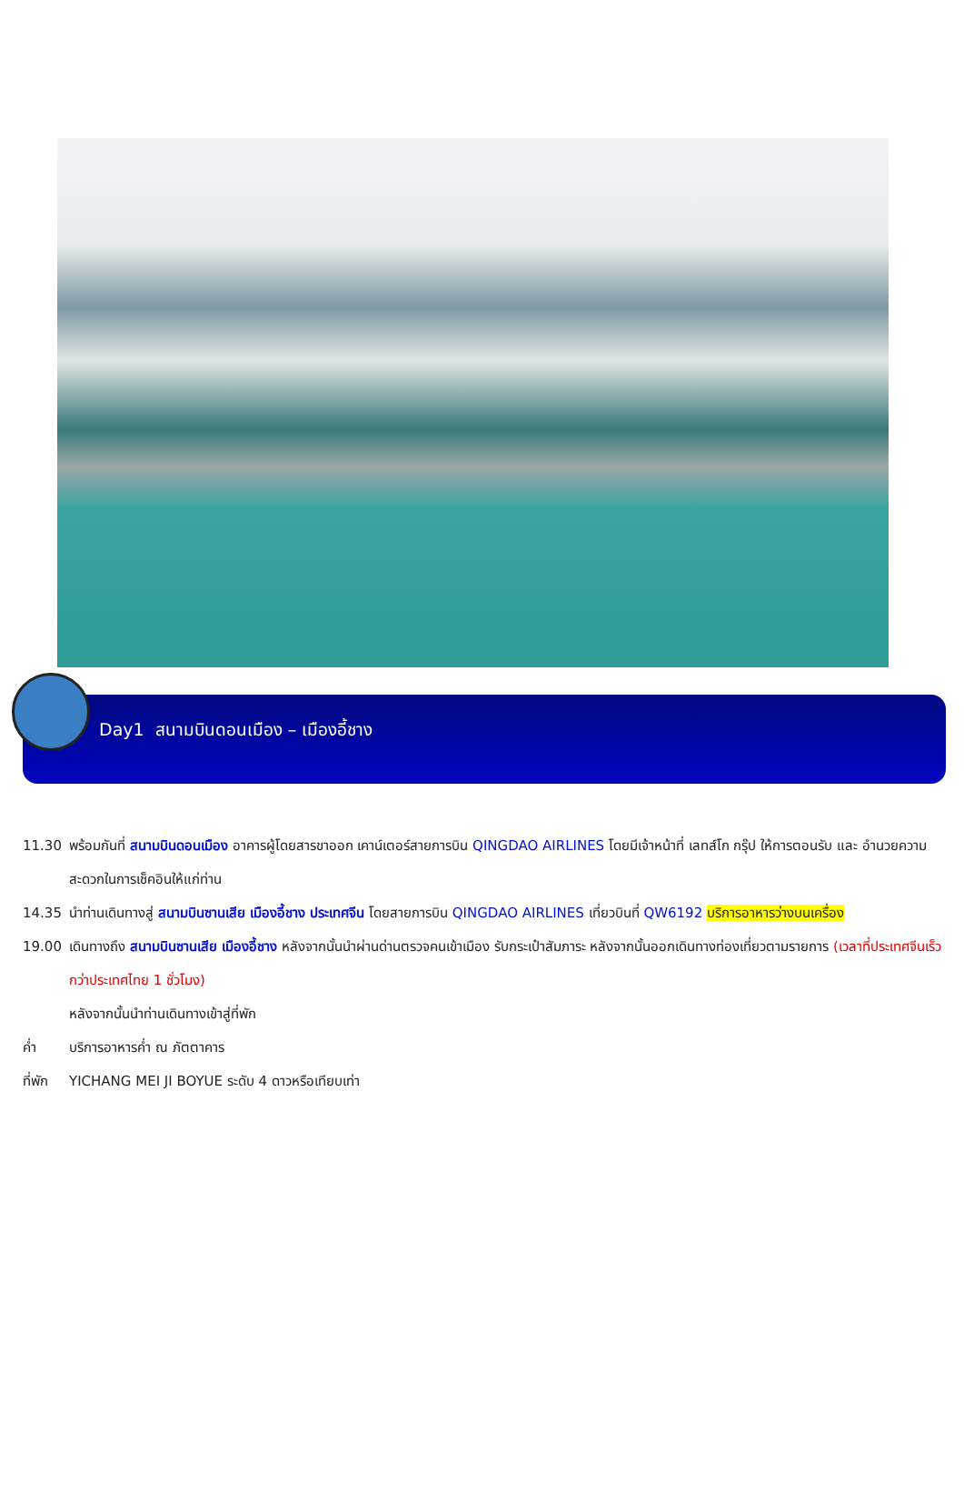Day1 สนามบินดอนเมือง – เมืองอี้ชาง
11.30 พร้อมกันที่ สนามบินดอนเมือง อาคารผู้โดยสารขาออก เคาน์เตอร์สายการบิน QINGDAO AIRLINES โดยมีเจ้าหน้าที่ เลทส์โก กรุ๊ป ให้การตอนรับ และ อำนวยความสะดวกในการเช็คอินให้แก่ท่าน
14.35 นำท่านเดินทางสู่ สนามบินซานเสีย เมืองอี้ชาง ประเทศจีน โดยสายการบิน QINGDAO AIRLINES เที่ยวบินที่ QW6192 บริการอาหารว่างบนเครื่อง
19.00 เดินทางถึง สนามบินซานเสีย เมืองอี้ชาง หลังจากนั้นนำผ่านด่านตรวจคนเข้าเมือง รับกระเป๋าสัมภาระ หลังจากนั้นออกเดินทางท่องเที่ยวตามรายการ (เวลาที่ประเทศจีนเร็วกว่าประเทศไทย 1 ชั่วโมง)
หลังจากนั้นนำท่านเดินทางเข้าสู่ที่พัก
ค่ำ บริการอาหารค่ำ ณ ภัตตาคาร
ที่พัก
YICHANG MEI JI BOYUE ระดับ 4 ดาวหรือเทียบเท่า